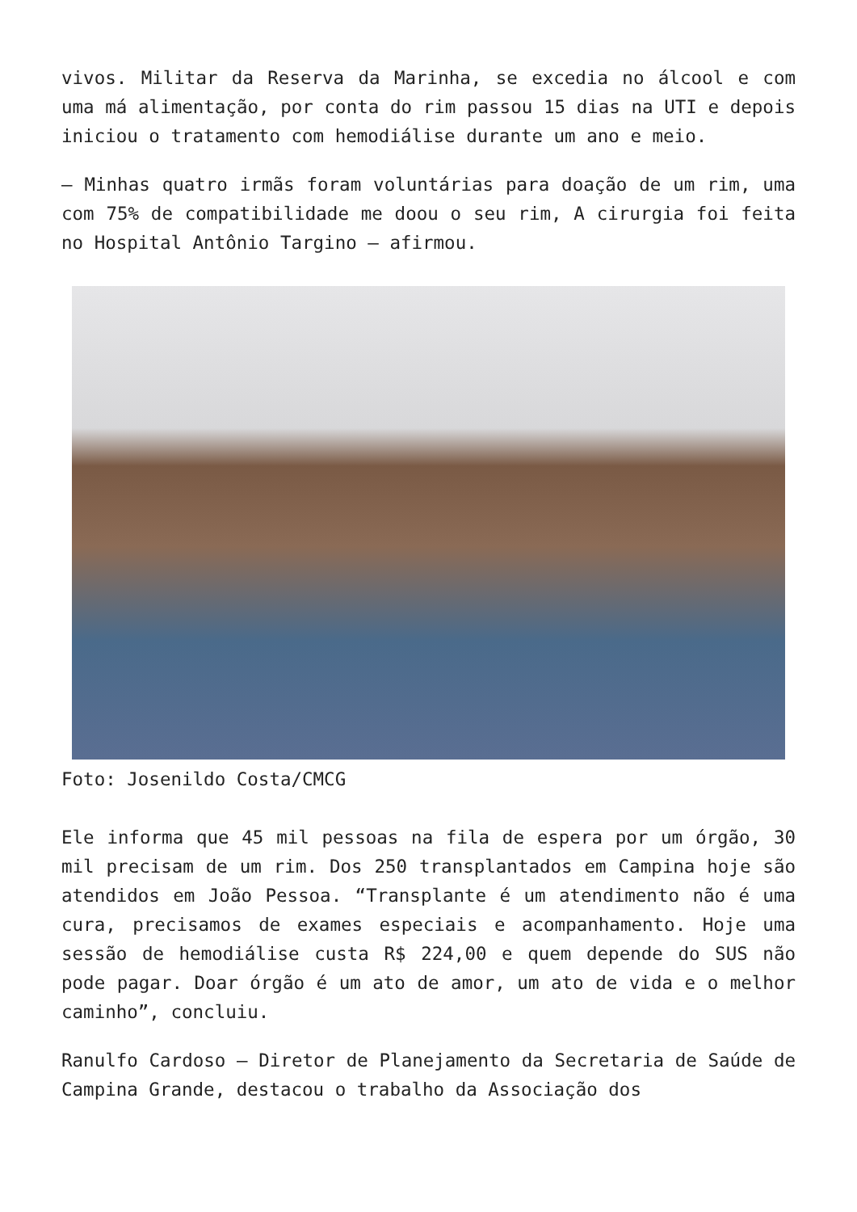vivos. Militar da Reserva da Marinha, se excedia no álcool e com uma má alimentação, por conta do rim passou 15 dias na UTI e depois iniciou o tratamento com hemodiálise durante um ano e meio.
– Minhas quatro irmãs foram voluntárias para doação de um rim, uma com 75% de compatibilidade me doou o seu rim, A cirurgia foi feita no Hospital Antônio Targino – afirmou.
Foto: Josenildo Costa/CMCG
Ele informa que 45 mil pessoas na fila de espera por um órgão, 30 mil precisam de um rim. Dos 250 transplantados em Campina hoje são atendidos em João Pessoa. “Transplante é um atendimento não é uma cura, precisamos de exames especiais e acompanhamento. Hoje uma sessão de hemodiálise custa R$ 224,00 e quem depende do SUS não pode pagar. Doar órgão é um ato de amor, um ato de vida e o melhor caminho”, concluiu.
Ranulfo Cardoso – Diretor de Planejamento da Secretaria de Saúde de Campina Grande, destacou o trabalho da Associação dos